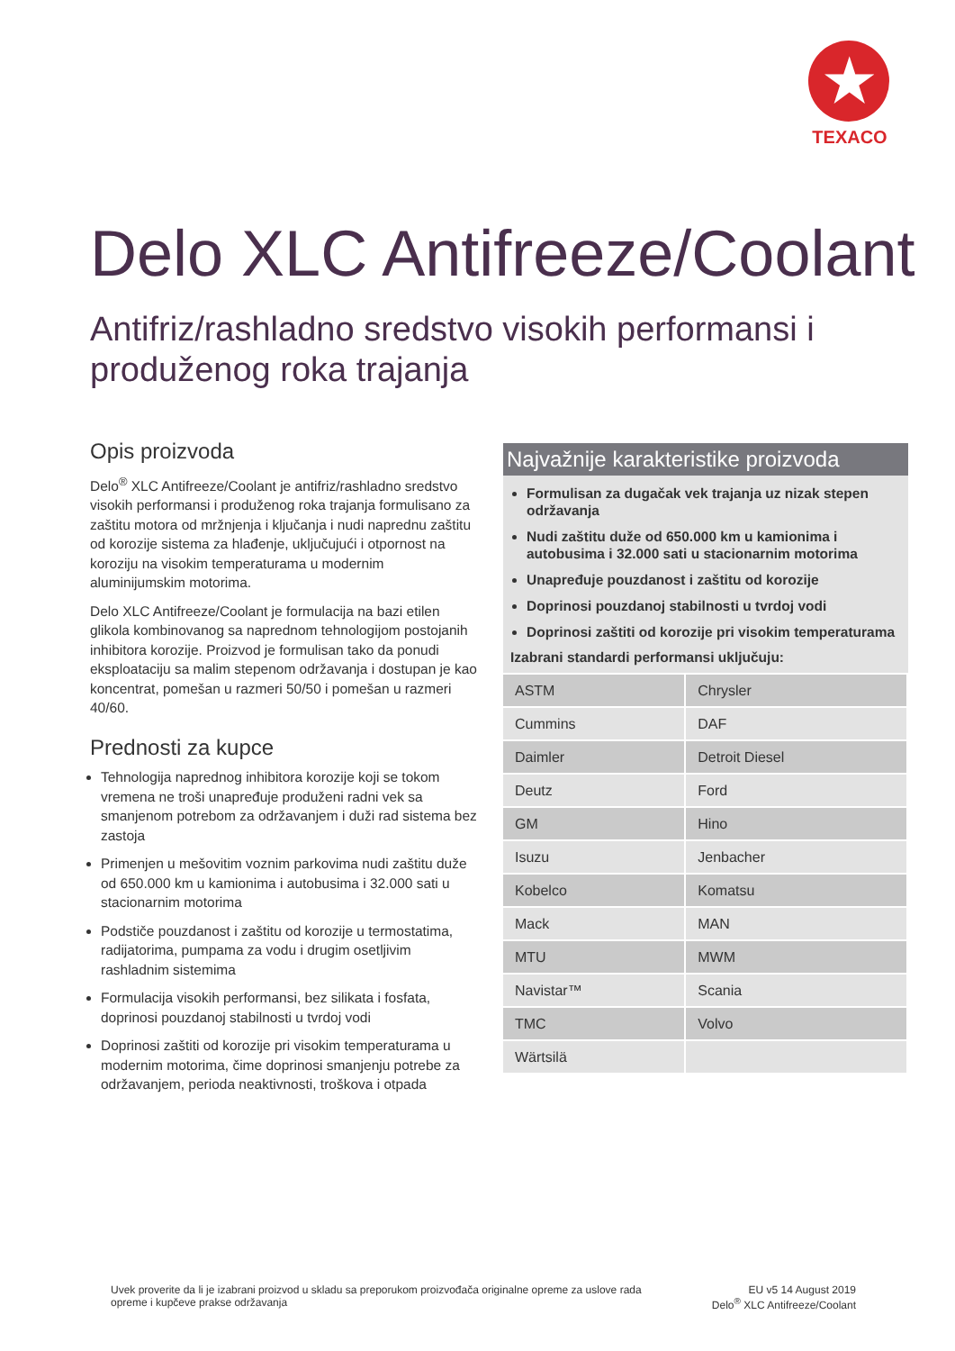★
TEXACO
Delo XLC Antifreeze/Coolant
Antifriz/rashladno sredstvo visokih performansi i produženog roka trajanja
Opis proizvoda
Delo<sup>®</sup> XLC Antifreeze/Coolant je antifriz/rashladno sredstvo visokih performansi i produženog roka trajanja formulisano za zaštitu motora od mržnjenja i ključanja i nudi naprednu zaštitu od korozije sistema za hlađenje, uključujući i otpornost na koroziju na visokim temperaturama u modernim aluminijumskim motorima.
Delo XLC Antifreeze/Coolant je formulacija na bazi etilen glikola kombinovanog sa naprednom tehnologijom postojanih inhibitora korozije. Proizvod je formulisan tako da ponudi eksploataciju sa malim stepenom održavanja i dostupan je kao koncentrat, pomešan u razmeri 50/50 i pomešan u razmeri 40/60.
Prednosti za kupce
Tehnologija naprednog inhibitora korozije koji se tokom vremena ne troši unapređuje produženi radni vek sa smanjenom potrebom za održavanjem i duži rad sistema bez zastoja
Primenjen u mešovitim voznim parkovima nudi zaštitu duže od 650.000 km u kamionima i autobusima i 32.000 sati u stacionarnim motorima
Podstiče pouzdanost i zaštitu od korozije u termostatima, radijatorima, pumpama za vodu i drugim osetljivim rashladnim sistemima
Formulacija visokih performansi, bez silikata i fosfata, doprinosi pouzdanoj stabilnosti u tvrdoj vodi
Doprinosi zaštiti od korozije pri visokim temperaturama u modernim motorima, čime doprinosi smanjenju potrebe za održavanjem, perioda neaktivnosti, troškova i otpada
Najvažnije karakteristike proizvoda
Formulisan za dugačak vek trajanja uz nizak stepen održavanja
Nudi zaštitu duže od 650.000 km u kamionima i autobusima i 32.000 sati u stacionarnim motorima
Unapređuje pouzdanost i zaštitu od korozije
Doprinosi pouzdanoj stabilnosti u tvrdoj vodi
Doprinosi zaštiti od korozije pri visokim temperaturama
Izabrani standardi performansi uključuju:
| ASTM | Chrysler |
| Cummins | DAF |
| Daimler | Detroit Diesel |
| Deutz | Ford |
| GM | Hino |
| Isuzu | Jenbacher |
| Kobelco | Komatsu |
| Mack | MAN |
| MTU | MWM |
| Navistar™ | Scania |
| TMC | Volvo |
| Wärtsilä | |
Uvek proverite da li je izabrani proizvod u skladu sa preporukom proizvođača originalne opreme za uslove rada
opreme i kupčeve prakse održavanja
EU v5 14 August 2019
Delo<sup>®</sup> XLC Antifreeze/Coolant